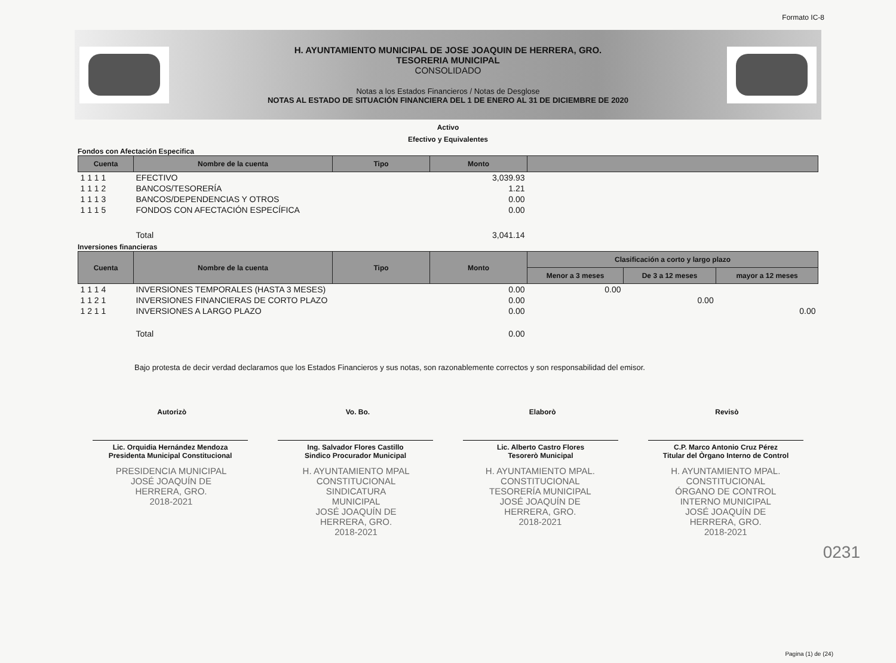Formato IC-8
H. AYUNTAMIENTO MUNICIPAL DE JOSE JOAQUIN DE HERRERA, GRO.
TESORERIA MUNICIPAL
CONSOLIDADO
Notas a los Estados Financieros / Notas de Desglose
NOTAS AL ESTADO DE SITUACIÓN FINANCIERA DEL 1 DE ENERO AL 31 DE DICIEMBRE DE 2020
Activo
Efectivo y Equivalentes
Fondos con Afectación Especifica
| Cuenta | Nombre de la cuenta | Tipo | Monto | |
| --- | --- | --- | --- | --- |
| 1 1 1 1 | EFECTIVO | | 3,039.93 | |
| 1 1 1 2 | BANCOS/TESORERÍA | | 1.21 | |
| 1 1 1 3 | BANCOS/DEPENDENCIAS Y OTROS | | 0.00 | |
| 1 1 1 5 | FONDOS CON AFECTACIÓN ESPECÍFICA | | 0.00 | |
| | Total | | 3,041.14 | |
Inversiones financieras
| Cuenta | Nombre de la cuenta | Tipo | Monto | Clasificación a corto y largo plazo | | |
| --- | --- | --- | --- | --- | --- | --- |
| | | | | Menor a 3 meses | De 3 a 12 meses | mayor a 12 meses |
| 1 1 1 4 | INVERSIONES TEMPORALES (HASTA 3 MESES) | | 0.00 | 0.00 | | |
| 1 1 2 1 | INVERSIONES FINANCIERAS DE CORTO PLAZO | | 0.00 | | 0.00 | |
| 1 2 1 1 | INVERSIONES A LARGO PLAZO | | 0.00 | | | 0.00 |
| | Total | | 0.00 | | | |
Bajo protesta de decir verdad declaramos que los Estados Financieros y sus notas, son razonablemente correctos y son responsabilidad del emisor.
Autorizò Vo. Bo. Elaborò Revisò
Lic. Orquidia Hernández Mendoza
Presidenta Municipal Constitucional
Ing. Salvador Flores Castillo
Sindico Procurador Municipal
Lic. Alberto Castro Flores
Tesorerò Municipal
C.P. Marco Antonio Cruz Pérez
Titular del Òrgano Interno de Control
PRESIDENCIA MUNICIPAL
JOSÉ JOAQUÍN DE
HERRERA, GRO.
2018-2021 H. AYUNTAMIENTO MPAL
CONSTITUCIONAL
SINDICATURA
MUNICIPAL
JOSÉ JOAQUÍN DE
HERRERA, GRO.
2018-2021 H. AYUNTAMIENTO MPAL.
CONSTITUCIONAL
TESORERÍA MUNICIPAL
JOSÉ JOAQUÍN DE
HERRERA, GRO.
2018-2021 H. AYUNTAMIENTO MPAL.
CONSTITUCIONAL
ÓRGANO DE CONTROL
INTERNO MUNICIPAL
JOSÉ JOAQUÍN DE
HERRERA, GRO.
2018-2021
0231
Pagina (1) de (24)